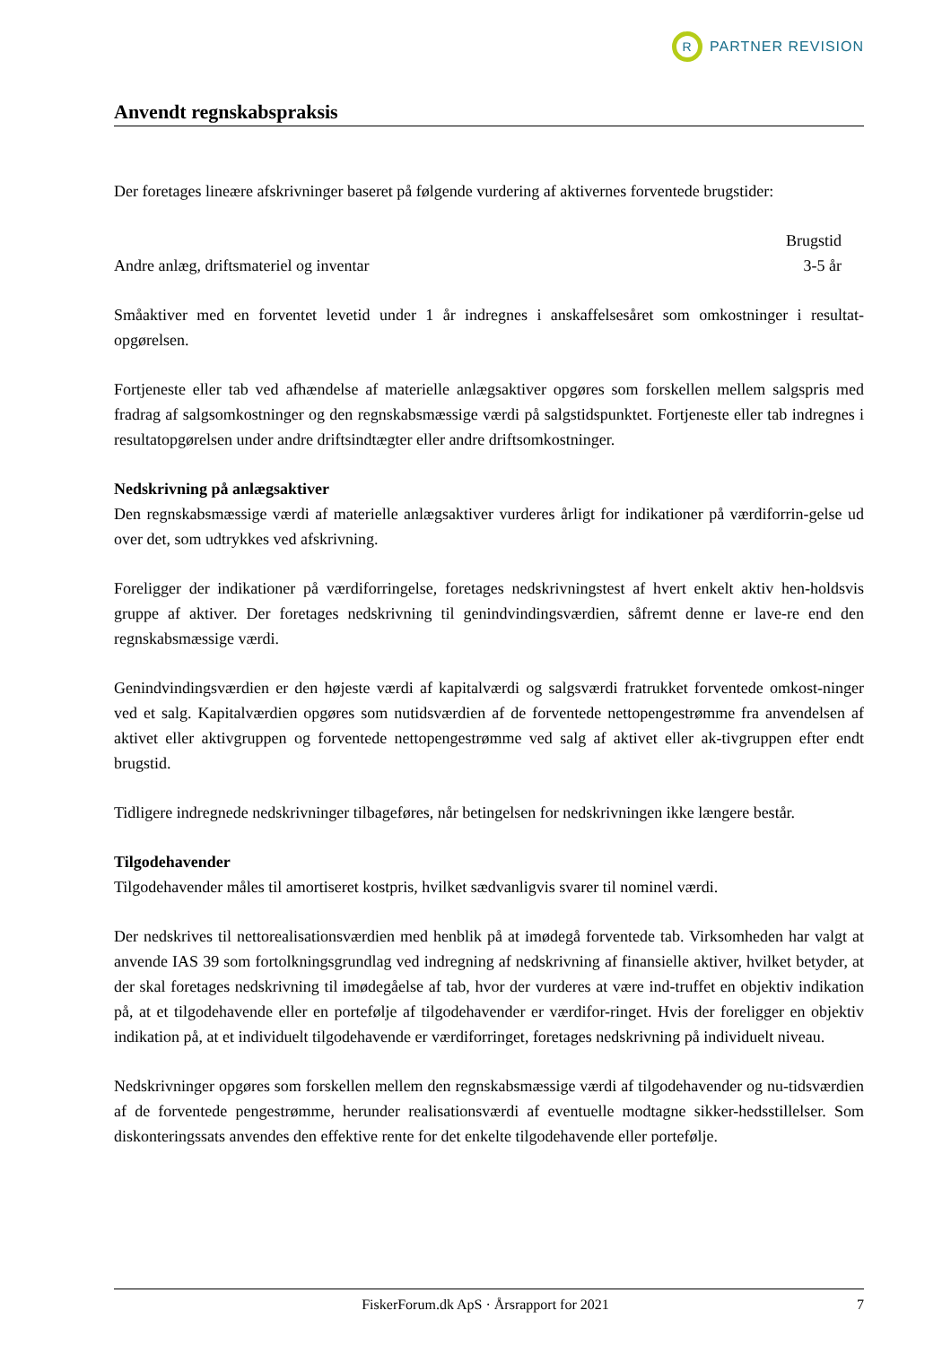R
PARTNER REVISION
Anvendt regnskabspraksis
Der foretages lineære afskrivninger baseret på følgende vurdering af aktivernes forventede brugstider:
| | Brugstid |
| Andre anlæg, driftsmateriel og inventar | 3-5 år |
Småaktiver med en forventet levetid under 1 år indregnes i anskaffelsesåret som omkostninger i resultat-opgørelsen.
Fortjeneste eller tab ved afhændelse af materielle anlægsaktiver opgøres som forskellen mellem salgspris med fradrag af salgsomkostninger og den regnskabsmæssige værdi på salgstidspunktet. Fortjeneste eller tab indregnes i resultatopgørelsen under andre driftsindtægter eller andre driftsomkostninger.
Nedskrivning på anlægsaktiver
Den regnskabsmæssige værdi af materielle anlægsaktiver vurderes årligt for indikationer på værdiforrin-gelse ud over det, som udtrykkes ved afskrivning.
Foreligger der indikationer på værdiforringelse, foretages nedskrivningstest af hvert enkelt aktiv hen-holdsvis gruppe af aktiver. Der foretages nedskrivning til genindvindingsværdien, såfremt denne er lave-re end den regnskabsmæssige værdi.
Genindvindingsværdien er den højeste værdi af kapitalværdi og salgsværdi fratrukket forventede omkost-ninger ved et salg. Kapitalværdien opgøres som nutidsværdien af de forventede nettopengestrømme fra anvendelsen af aktivet eller aktivgruppen og forventede nettopengestrømme ved salg af aktivet eller ak-tivgruppen efter endt brugstid.
Tidligere indregnede nedskrivninger tilbageføres, når betingelsen for nedskrivningen ikke længere består.
Tilgodehavender
Tilgodehavender måles til amortiseret kostpris, hvilket sædvanligvis svarer til nominel værdi.
Der nedskrives til nettorealisationsværdien med henblik på at imødegå forventede tab. Virksomheden har valgt at anvende IAS 39 som fortolkningsgrundlag ved indregning af nedskrivning af finansielle aktiver, hvilket betyder, at der skal foretages nedskrivning til imødegåelse af tab, hvor der vurderes at være ind-truffet en objektiv indikation på, at et tilgodehavende eller en portefølje af tilgodehavender er værdifor-ringet. Hvis der foreligger en objektiv indikation på, at et individuelt tilgodehavende er værdiforringet, foretages nedskrivning på individuelt niveau.
Nedskrivninger opgøres som forskellen mellem den regnskabsmæssige værdi af tilgodehavender og nu-tidsværdien af de forventede pengestrømme, herunder realisationsværdi af eventuelle modtagne sikker-hedsstillelser. Som diskonteringssats anvendes den effektive rente for det enkelte tilgodehavende eller portefølje.
FiskerForum.dk ApS · Årsrapport for 2021 7